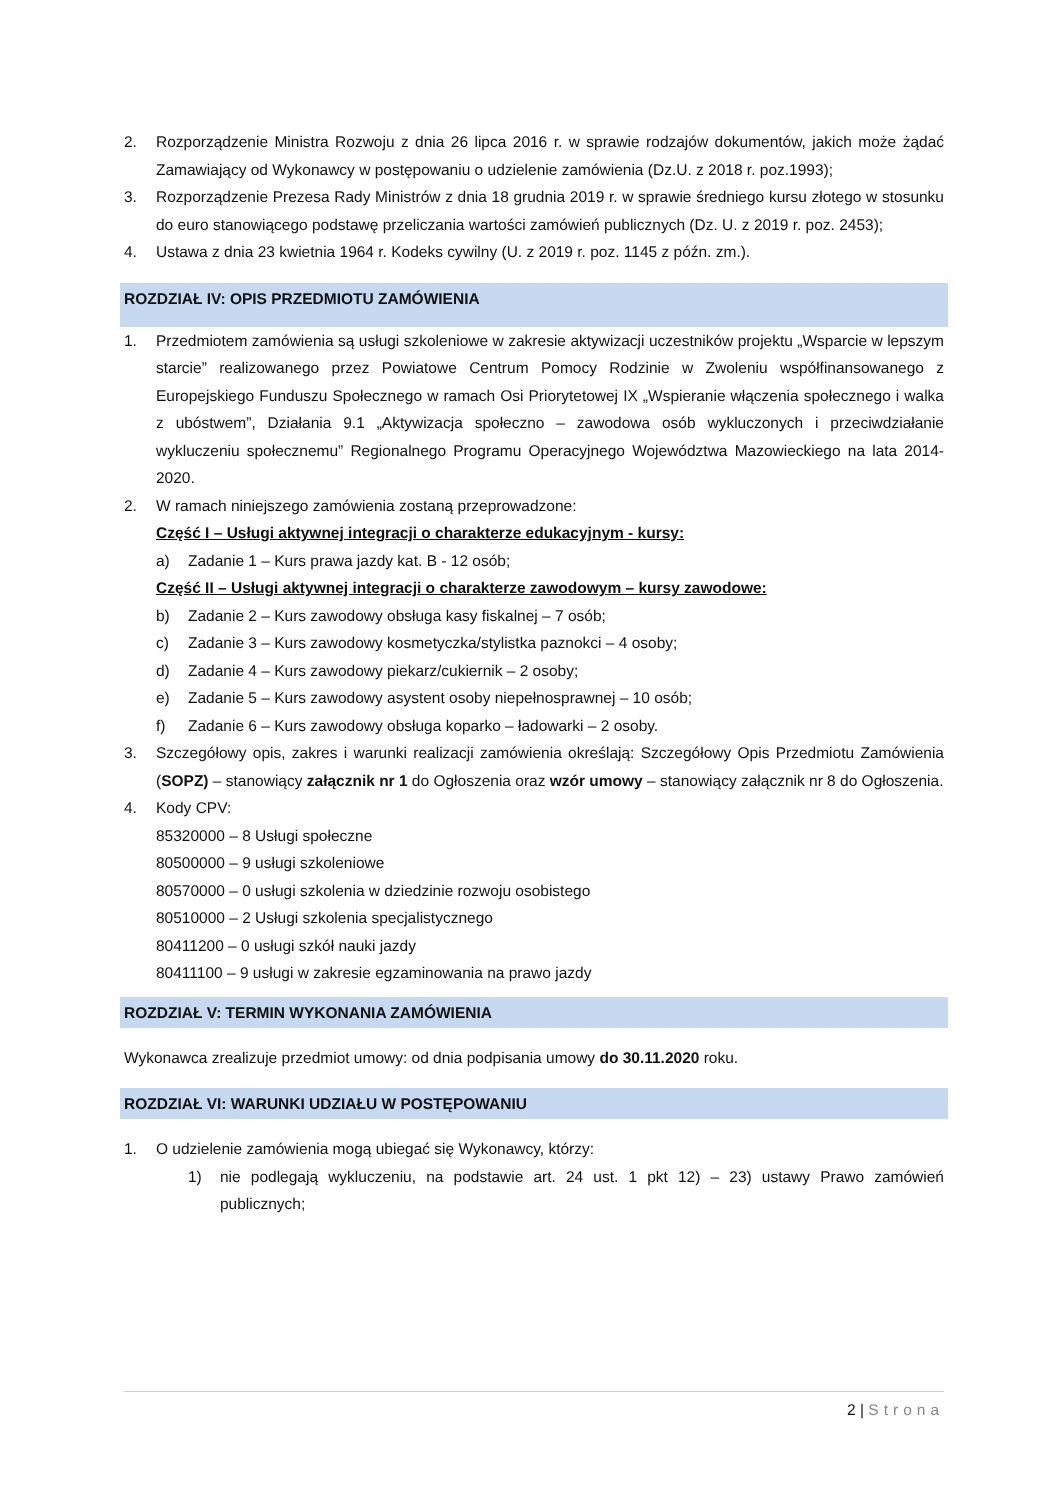2. Rozporządzenie Ministra Rozwoju z dnia 26 lipca 2016 r. w sprawie rodzajów dokumentów, jakich może żądać Zamawiający od Wykonawcy w postępowaniu o udzielenie zamówienia (Dz.U. z 2018 r. poz.1993);
3. Rozporządzenie Prezesa Rady Ministrów z dnia 18 grudnia 2019 r. w sprawie średniego kursu złotego w stosunku do euro stanowiącego podstawę przeliczania wartości zamówień publicznych (Dz. U. z 2019 r. poz. 2453);
4. Ustawa z dnia 23 kwietnia 1964 r. Kodeks cywilny (U. z 2019 r. poz. 1145 z późn. zm.).
ROZDZIAŁ IV: OPIS PRZEDMIOTU ZAMÓWIENIA
1. Przedmiotem zamówienia są usługi szkoleniowe w zakresie aktywizacji uczestników projektu „Wsparcie w lepszym starcie” realizowanego przez Powiatowe Centrum Pomocy Rodzinie w Zwoleniu współfinansowanego z Europejskiego Funduszu Społecznego w ramach Osi Priorytetowej IX „Wspieranie włączenia społecznego i walka z ubóstwem”, Działania 9.1 „Aktywizacja społeczno – zawodowa osób wykluczonych i przeciwdziałanie wykluczeniu społecznemu” Regionalnego Programu Operacyjnego Województwa Mazowieckiego na lata 2014-2020.
2. W ramach niniejszego zamówienia zostaną przeprowadzone:
Część I – Usługi aktywnej integracji o charakterze edukacyjnym - kursy:
a) Zadanie 1 – Kurs prawa jazdy kat. B - 12 osób;
Część II – Usługi aktywnej integracji o charakterze zawodowym – kursy zawodowe:
b) Zadanie 2 – Kurs zawodowy obsługa kasy fiskalnej – 7 osób;
c) Zadanie 3 – Kurs zawodowy kosmetyczka/stylistka paznokci – 4 osoby;
d) Zadanie 4 – Kurs zawodowy piekarz/cukiernik – 2 osoby;
e) Zadanie 5 – Kurs zawodowy asystent osoby niepełnosprawnej – 10 osób;
f) Zadanie 6 – Kurs zawodowy obsługa koparko – ładowarki – 2 osoby.
3. Szczegółowy opis, zakres i warunki realizacji zamówienia określają: Szczegółowy Opis Przedmiotu Zamówienia (SOPZ) – stanowiący załącznik nr 1 do Ogłoszenia oraz wzór umowy – stanowiący załącznik nr 8 do Ogłoszenia.
4. Kody CPV:
85320000 – 8 Usługi społeczne
80500000 – 9 usługi szkoleniowe
80570000 – 0 usługi szkolenia w dziedzinie rozwoju osobistego
80510000 – 2 Usługi szkolenia specjalistycznego
80411200 – 0 usługi szkół nauki jazdy
80411100 – 9 usługi w zakresie egzaminowania na prawo jazdy
ROZDZIAŁ V: TERMIN WYKONANIA ZAMÓWIENIA
Wykonawca zrealizuje przedmiot umowy: od dnia podpisania umowy do 30.11.2020 roku.
ROZDZIAŁ VI: WARUNKI UDZIAŁU W POSTĘPOWANIU
1. O udzielenie zamówienia mogą ubiegać się Wykonawcy, którzy:
1) nie podlegają wykluczeniu, na podstawie art. 24 ust. 1 pkt 12) – 23) ustawy Prawo zamówień publicznych;
2 | Strona